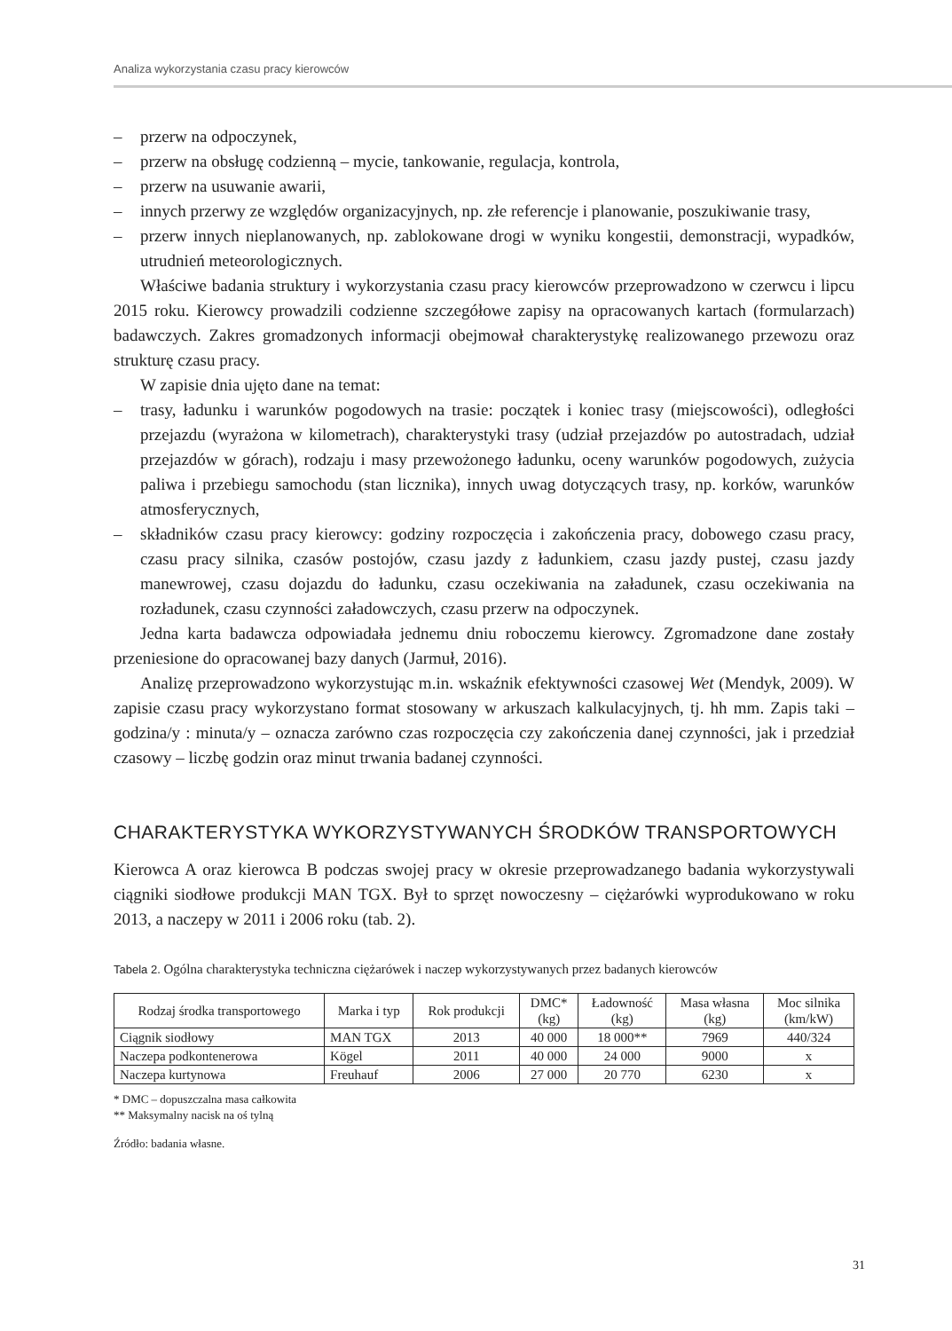Analiza wykorzystania czasu pracy kierowców
– przerw na odpoczynek,
– przerw na obsługę codzienną – mycie, tankowanie, regulacja, kontrola,
– przerw na usuwanie awarii,
– innych przerwy ze względów organizacyjnych, np. złe referencje i planowanie, poszukiwanie trasy,
– przerw innych nieplanowanych, np. zablokowane drogi w wyniku kongestii, demonstracji, wypadków, utrudnień meteorologicznych.
Właściwe badania struktury i wykorzystania czasu pracy kierowców przeprowadzono w czerwcu i lipcu 2015 roku. Kierowcy prowadzili codzienne szczegółowe zapisy na opracowanych kartach (formularzach) badawczych. Zakres gromadzonych informacji obejmował charakterystykę realizowanego przewozu oraz strukturę czasu pracy.
W zapisie dnia ujęto dane na temat:
– trasy, ładunku i warunków pogodowych na trasie: początek i koniec trasy (miejscowości), odległości przejazdu (wyrażona w kilometrach), charakterystyki trasy (udział przejazdów po autostradach, udział przejazdów w górach), rodzaju i masy przewożonego ładunku, oceny warunków pogodowych, zużycia paliwa i przebiegu samochodu (stan licznika), innych uwag dotyczących trasy, np. korków, warunków atmosferycznych,
– składników czasu pracy kierowcy: godziny rozpoczęcia i zakończenia pracy, dobowego czasu pracy, czasu pracy silnika, czasów postojów, czasu jazdy z ładunkiem, czasu jazdy pustej, czasu jazdy manewrowej, czasu dojazdu do ładunku, czasu oczekiwania na załadunek, czasu oczekiwania na rozładunek, czasu czynności załadowczych, czasu przerw na odpoczynek.
Jedna karta badawcza odpowiadała jednemu dniu roboczemu kierowcy. Zgromadzone dane zostały przeniesione do opracowanej bazy danych (Jarmuł, 2016).
Analizę przeprowadzono wykorzystując m.in. wskaźnik efektywności czasowej Wet (Mendyk, 2009). W zapisie czasu pracy wykorzystano format stosowany w arkuszach kalkulacyjnych, tj. hh mm. Zapis taki – godzina/y : minuta/y – oznacza zarówno czas rozpoczęcia czy zakończenia danej czynności, jak i przedział czasowy – liczbę godzin oraz minut trwania badanej czynności.
CHARAKTERYSTYKA WYKORZYSTYWANYCH ŚRODKÓW TRANSPORTOWYCH
Kierowca A oraz kierowca B podczas swojej pracy w okresie przeprowadzanego badania wykorzystywali ciągniki siodłowe produkcji MAN TGX. Był to sprzęt nowoczesny – ciężarówki wyprodukowano w roku 2013, a naczepy w 2011 i 2006 roku (tab. 2).
Tabela 2. Ogólna charakterystyka techniczna ciężarówek i naczep wykorzystywanych przez badanych kierowców
| Rodzaj środka transportowego | Marka i typ | Rok produkcji | DMC* (kg) | Ładowność (kg) | Masa własna (kg) | Moc silnika (km/kW) |
| --- | --- | --- | --- | --- | --- | --- |
| Ciągnik siodłowy | MAN TGX | 2013 | 40 000 | 18 000** | 7969 | 440/324 |
| Naczepa podkontenerowa | Kögel | 2011 | 40 000 | 24 000 | 9000 | x |
| Naczepa kurtynowa | Freuhauf | 2006 | 27 000 | 20 770 | 6230 | x |
* DMC – dopuszczalna masa całkowita
** Maksymalny nacisk na oś tylną
Źródło: badania własne.
31